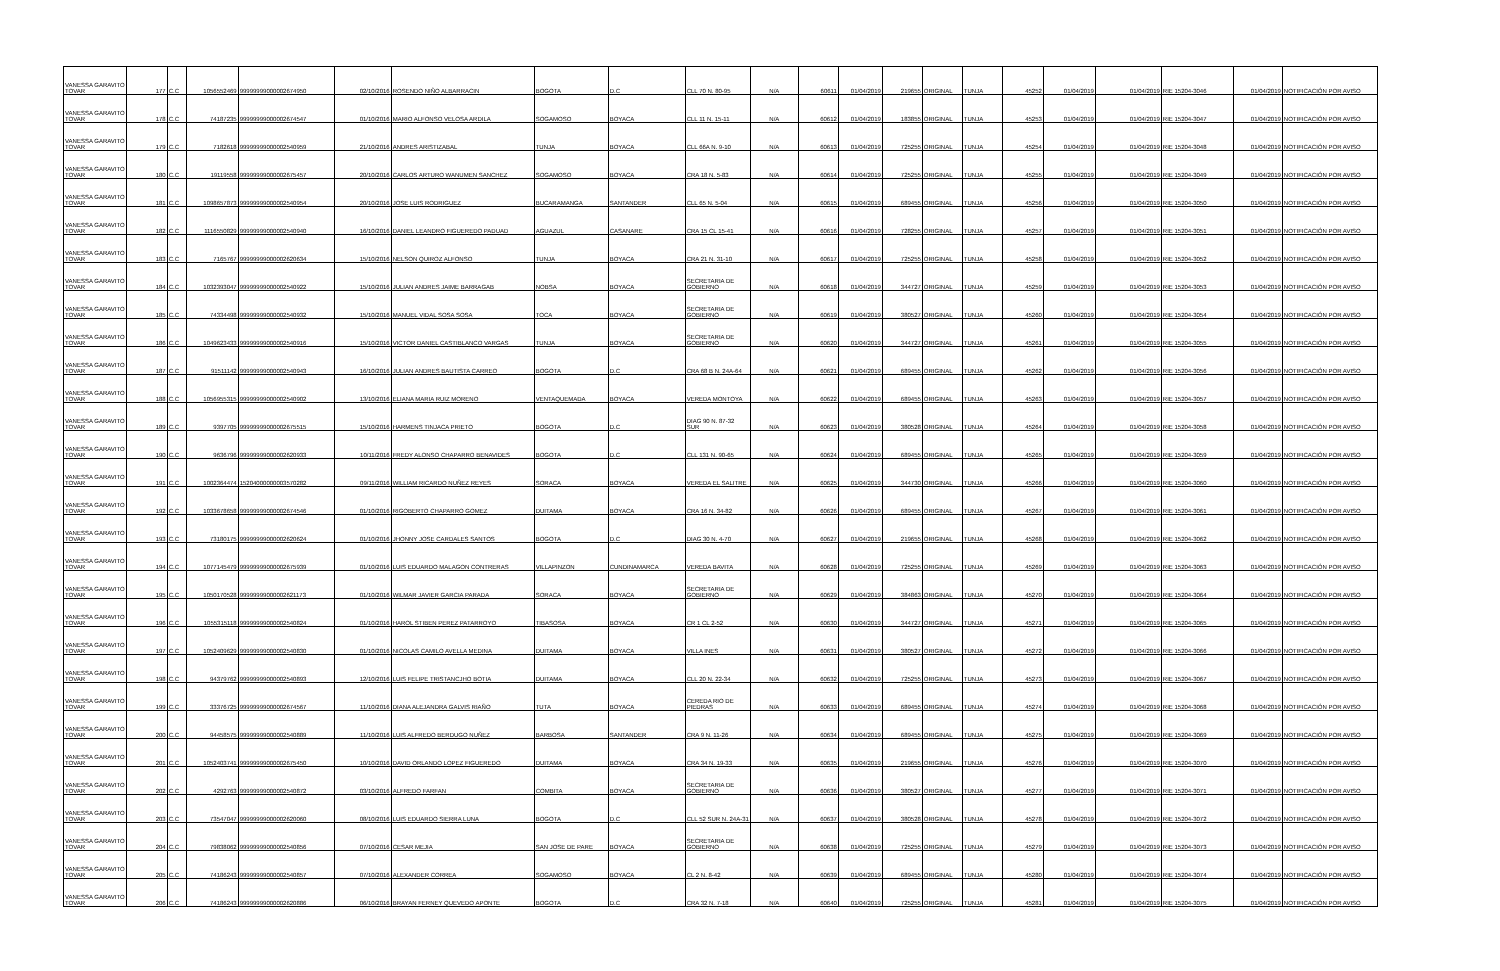| VANESSA GARAVITO TOVAR | 177 | C.C | 1056552469 | 99999999000002674950 | 02/10/2016 | ROSENDO NIÑO ALBARRACIN | BOGOTA | D.C | CLL 70 N. 80-95 | N/A | 60611 | 01/04/2019 | 219655 | ORIGINAL | TUNJA | 45252 | 01/04/2019 | 01/04/2019 | RIE 15204-3046 | 01/04/2019 | NOTIFICACIÓN POR AVISO |
| VANESSA GARAVITO TOVAR | 178 | C.C | 74187235 | 99999999000002674547 | 01/10/2016 | MARIO ALFONSO VELOSA ARDILA | SOGAMOSO | BOYACA | CLL 11 N. 15-11 | N/A | 60612 | 01/04/2019 | 183855 | ORIGINAL | TUNJA | 45253 | 01/04/2019 | 01/04/2019 | RIE 15204-3047 | 01/04/2019 | NOTIFICACIÓN POR AVISO |
| VANESSA GARAVITO TOVAR | 179 | C.C | 7182618 | 99999999000002540959 | 21/10/2016 | ANDRES ARISTIZABAL | TUNJA | BOYACA | CLL 66A N. 9-10 | N/A | 60613 | 01/04/2019 | 725255 | ORIGINAL | TUNJA | 45254 | 01/04/2019 | 01/04/2019 | RIE 15204-3048 | 01/04/2019 | NOTIFICACIÓN POR AVISO |
| VANESSA GARAVITO TOVAR | 180 | C.C | 19119558 | 99999999000002675457 | 20/10/2016 | CARLOS ARTURO WANUMEN SANCHEZ | SOGAMOSO | BOYACA | CRA 18 N. 5-83 | N/A | 60614 | 01/04/2019 | 725255 | ORIGINAL | TUNJA | 45255 | 01/04/2019 | 01/04/2019 | RIE 15204-3049 | 01/04/2019 | NOTIFICACIÓN POR AVISO |
| VANESSA GARAVITO TOVAR | 181 | C.C | 1098657873 | 99999999000002540954 | 20/10/2016 | JOSE LUIS RODRIGUEZ | BUCARAMANGA | SANTANDER | CLL 65 N. 5-04 | N/A | 60615 | 01/04/2019 | 689455 | ORIGINAL | TUNJA | 45256 | 01/04/2019 | 01/04/2019 | RIE 15204-3050 | 01/04/2019 | NOTIFICACIÓN POR AVISO |
| VANESSA GARAVITO TOVAR | 182 | C.C | 1116550829 | 99999999000002540940 | 16/10/2016 | DANIEL LEANDRO FIGUEREDO PADUAD | AGUAZUL | CASANARE | CRA 15 CL 15-41 | N/A | 60616 | 01/04/2019 | 728255 | ORIGINAL | TUNJA | 45257 | 01/04/2019 | 01/04/2019 | RIE 15204-3051 | 01/04/2019 | NOTIFICACIÓN POR AVISO |
| VANESSA GARAVITO TOVAR | 183 | C.C | 7165767 | 99999999000002620634 | 15/10/2016 | NELSON QUIROZ ALFONSO | TUNJA | BOYACA | CRA 21 N. 31-10 | N/A | 60617 | 01/04/2019 | 725255 | ORIGINAL | TUNJA | 45258 | 01/04/2019 | 01/04/2019 | RIE 15204-3052 | 01/04/2019 | NOTIFICACIÓN POR AVISO |
| VANESSA GARAVITO TOVAR | 184 | C.C | 1032393047 | 99999999000002540922 | 15/10/2016 | JULIAN ANDRES JAIME BARRAGAB | NOBSA | BOYACA | SECRETARIA DE GOBIERNO | N/A | 60618 | 01/04/2019 | 344727 | ORIGINAL | TUNJA | 45259 | 01/04/2019 | 01/04/2019 | RIE 15204-3053 | 01/04/2019 | NOTIFICACIÓN POR AVISO |
| VANESSA GARAVITO TOVAR | 185 | C.C | 74334498 | 99999999000002540932 | 15/10/2016 | MANUEL VIDAL SOSA SOSA | TOCA | BOYACA | SECRETARIA DE GOBIERNO | N/A | 60619 | 01/04/2019 | 380527 | ORIGINAL | TUNJA | 45260 | 01/04/2019 | 01/04/2019 | RIE 15204-3054 | 01/04/2019 | NOTIFICACIÓN POR AVISO |
| VANESSA GARAVITO TOVAR | 186 | C.C | 1049623433 | 99999999000002540916 | 15/10/2016 | VICTOR DANIEL CASTIBLANCO VARGAS | TUNJA | BOYACA | SECRETARIA DE GOBIERNO | N/A | 60620 | 01/04/2019 | 344727 | ORIGINAL | TUNJA | 45261 | 01/04/2019 | 01/04/2019 | RIE 15204-3055 | 01/04/2019 | NOTIFICACIÓN POR AVISO |
| VANESSA GARAVITO TOVAR | 187 | C.C | 91511142 | 99999999000002540943 | 16/10/2016 | JULIAN ANDRES BAUTISTA CARREO | BOGOTA | D.C | CRA 68 B N. 24A-64 | N/A | 60621 | 01/04/2019 | 689455 | ORIGINAL | TUNJA | 45262 | 01/04/2019 | 01/04/2019 | RIE 15204-3056 | 01/04/2019 | NOTIFICACIÓN POR AVISO |
| VANESSA GARAVITO TOVAR | 188 | C.C | 1056955315 | 99999999000002540902 | 13/10/2016 | ELIANA MARIA RUIZ MORENO | VENTAQUEMADA | BOYACA | VEREDA MONTOYA | N/A | 60622 | 01/04/2019 | 689455 | ORIGINAL | TUNJA | 45263 | 01/04/2019 | 01/04/2019 | RIE 15204-3057 | 01/04/2019 | NOTIFICACIÓN POR AVISO |
| VANESSA GARAVITO TOVAR | 189 | C.C | 9397705 | 99999999000002675515 | 15/10/2016 | HARMENS TINJACA PRIETO | BOGOTA | D.C | DIAG 90 N. 87-32 SUR | N/A | 60623 | 01/04/2019 | 380528 | ORIGINAL | TUNJA | 45264 | 01/04/2019 | 01/04/2019 | RIE 15204-3058 | 01/04/2019 | NOTIFICACIÓN POR AVISO |
| VANESSA GARAVITO TOVAR | 190 | C.C | 9636796 | 99999999000002620933 | 10/11/2016 | FREDY ALONSO CHAPARRO BENAVIDES | BOGOTA | D.C | CLL 131 N. 90-65 | N/A | 60624 | 01/04/2019 | 689455 | ORIGINAL | TUNJA | 45265 | 01/04/2019 | 01/04/2019 | RIE 15204-3059 | 01/04/2019 | NOTIFICACIÓN POR AVISO |
| VANESSA GARAVITO TOVAR | 191 | C.C | 1002364474 | 15204000000003570282 | 09/11/2016 | WILLIAM RICARDO NUÑEZ REYES | SORACA | BOYACA | VEREDA EL SALITRE | N/A | 60625 | 01/04/2019 | 344730 | ORIGINAL | TUNJA | 45266 | 01/04/2019 | 01/04/2019 | RIE 15204-3060 | 01/04/2019 | NOTIFICACIÓN POR AVISO |
| VANESSA GARAVITO TOVAR | 192 | C.C | 1033678658 | 99999999000002674546 | 01/10/2016 | RIGOBERTO CHAPARRO GOMEZ | DUITAMA | BOYACA | CRA 16 N. 34-82 | N/A | 60626 | 01/04/2019 | 689455 | ORIGINAL | TUNJA | 45267 | 01/04/2019 | 01/04/2019 | RIE 15204-3061 | 01/04/2019 | NOTIFICACIÓN POR AVISO |
| VANESSA GARAVITO TOVAR | 193 | C.C | 73180175 | 99999999000002620624 | 01/10/2016 | JHONNY JOSE CARDALES SANTOS | BOGOTA | D.C | DIAG 30 N. 4-70 | N/A | 60627 | 01/04/2019 | 219655 | ORIGINAL | TUNJA | 45268 | 01/04/2019 | 01/04/2019 | RIE 15204-3062 | 01/04/2019 | NOTIFICACIÓN POR AVISO |
| VANESSA GARAVITO TOVAR | 194 | C.C | 1077145479 | 99999999000002675939 | 01/10/2016 | LUIS EDUARDO MALAGON CONTRERAS | VILLAPINZON | CUNDINAMARCA | VEREDA BAVITA | N/A | 60628 | 01/04/2019 | 725255 | ORIGINAL | TUNJA | 45269 | 01/04/2019 | 01/04/2019 | RIE 15204-3063 | 01/04/2019 | NOTIFICACIÓN POR AVISO |
| VANESSA GARAVITO TOVAR | 195 | C.C | 1050170528 | 99999999000002621173 | 01/10/2016 | WILMAR JAVIER GARCIA PARADA | SORACA | BOYACA | SECRETARIA DE GOBIERNO | N/A | 60629 | 01/04/2019 | 384863 | ORIGINAL | TUNJA | 45270 | 01/04/2019 | 01/04/2019 | RIE 15204-3064 | 01/04/2019 | NOTIFICACIÓN POR AVISO |
| VANESSA GARAVITO TOVAR | 196 | C.C | 1055315118 | 99999999000002540824 | 01/10/2016 | HAROL STIBEN PEREZ PATARROYO | TIBASOSA | BOYACA | CR 1 CL 2-52 | N/A | 60630 | 01/04/2019 | 344727 | ORIGINAL | TUNJA | 45271 | 01/04/2019 | 01/04/2019 | RIE 15204-3065 | 01/04/2019 | NOTIFICACIÓN POR AVISO |
| VANESSA GARAVITO TOVAR | 197 | C.C | 1052409629 | 99999999000002540830 | 01/10/2016 | NICOLAS CAMILO AVELLA MEDINA | DUITAMA | BOYACA | VILLA INES | N/A | 60631 | 01/04/2019 | 380527 | ORIGINAL | TUNJA | 45272 | 01/04/2019 | 01/04/2019 | RIE 15204-3066 | 01/04/2019 | NOTIFICACIÓN POR AVISO |
| VANESSA GARAVITO TOVAR | 198 | C.C | 94379762 | 99999999000002540893 | 12/10/2016 | LUIS FELIPE TRISTANCJHO BOTIA | DUITAMA | BOYACA | CLL 20 N. 22-34 | N/A | 60632 | 01/04/2019 | 725255 | ORIGINAL | TUNJA | 45273 | 01/04/2019 | 01/04/2019 | RIE 15204-3067 | 01/04/2019 | NOTIFICACIÓN POR AVISO |
| VANESSA GARAVITO TOVAR | 199 | C.C | 33376725 | 99999999000002674567 | 11/10/2016 | DIANA ALEJANDRA GALVIS RIAÑO | TUTA | BOYACA | CEREDA RIO DE PIEDRAS | N/A | 60633 | 01/04/2019 | 689455 | ORIGINAL | TUNJA | 45274 | 01/04/2019 | 01/04/2019 | RIE 15204-3068 | 01/04/2019 | NOTIFICACIÓN POR AVISO |
| VANESSA GARAVITO TOVAR | 200 | C.C | 94458575 | 99999999000002540889 | 11/10/2016 | LUIS ALFREDO BERDUGO NUÑEZ | BARBOSA | SANTANDER | CRA 9 N. 11-26 | N/A | 60634 | 01/04/2019 | 689455 | ORIGINAL | TUNJA | 45275 | 01/04/2019 | 01/04/2019 | RIE 15204-3069 | 01/04/2019 | NOTIFICACIÓN POR AVISO |
| VANESSA GARAVITO TOVAR | 201 | C.C | 1052403741 | 99999999000002675450 | 10/10/2016 | DAVID ORLANDO LOPEZ FIGUEREDO | DUITAMA | BOYACA | CRA 34 N. 19-33 | N/A | 60635 | 01/04/2019 | 219655 | ORIGINAL | TUNJA | 45276 | 01/04/2019 | 01/04/2019 | RIE 15204-3070 | 01/04/2019 | NOTIFICACIÓN POR AVISO |
| VANESSA GARAVITO TOVAR | 202 | C.C | 4292763 | 99999999000002540872 | 03/10/2016 | ALFREDO FARFAN | COMBITA | BOYACA | SECRETARIA DE GOBIERNO | N/A | 60636 | 01/04/2019 | 380527 | ORIGINAL | TUNJA | 45277 | 01/04/2019 | 01/04/2019 | RIE 15204-3071 | 01/04/2019 | NOTIFICACIÓN POR AVISO |
| VANESSA GARAVITO TOVAR | 203 | C.C | 73547047 | 99999999000002620060 | 08/10/2016 | LUIS EDUARDO SIERRA LUNA | BOGOTA | D.C | CLL 52 SUR N. 24A-31 | N/A | 60637 | 01/04/2019 | 380528 | ORIGINAL | TUNJA | 45278 | 01/04/2019 | 01/04/2019 | RIE 15204-3072 | 01/04/2019 | NOTIFICACIÓN POR AVISO |
| VANESSA GARAVITO TOVAR | 204 | C.C | 79838062 | 99999999000002540856 | 07/10/2016 | CESAR MEJIA | SAN JOSE DE PARE | BOYACA | SECRETARIA DE GOBIERNO | N/A | 60638 | 01/04/2019 | 725255 | ORIGINAL | TUNJA | 45279 | 01/04/2019 | 01/04/2019 | RIE 15204-3073 | 01/04/2019 | NOTIFICACIÓN POR AVISO |
| VANESSA GARAVITO TOVAR | 205 | C.C | 74186243 | 99999999000002540857 | 07/10/2016 | ALEXANDER CORREA | SOGAMOSO | BOYACA | CL 2 N. 8-42 | N/A | 60639 | 01/04/2019 | 689455 | ORIGINAL | TUNJA | 45280 | 01/04/2019 | 01/04/2019 | RIE 15204-3074 | 01/04/2019 | NOTIFICACIÓN POR AVISO |
| VANESSA GARAVITO TOVAR | 206 | C.C | 74186243 | 99999999000002620886 | 06/10/2016 | BRAYAN FERNEY QUEVEDO APONTE | BOGOTA | D.C | CRA 32 N. 7-18 | N/A | 60640 | 01/04/2019 | 725255 | ORIGINAL | TUNJA | 45281 | 01/04/2019 | 01/04/2019 | RIE 15204-3075 | 01/04/2019 | NOTIFICACIÓN POR AVISO |